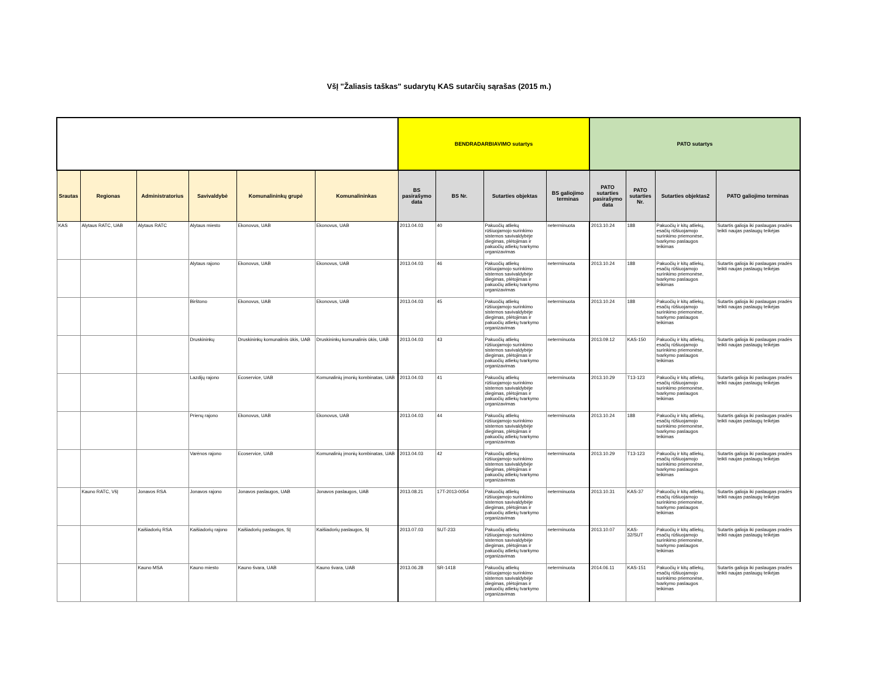VšĮ "Žaliasis taškas" sudarytų KAS sutarčių sąrašas (2015 m.)
| | | | | | | BENDRADARBIAVIMO sutartys | | | | PATO sutartys | | | |
| --- | --- | --- | --- | --- | --- | --- | --- | --- | --- | --- | --- | --- | --- |
| Srautas | Regionas | Administratorius | Savivaldybė | Komunalininkų grupė | Komunalininkas | BS pasirašymo data | BS Nr. | Sutarties objektas | BS galiojimo terminas | PATO sutarties pasirašymo data | PATO sutarties Nr. | Sutarties objektas2 | PATO galiojimo terminas |
| KAS | Alytaus RATC, UAB | Alytaus RATC | Alytaus miesto | Ekonovus, UAB | Ekonovus, UAB | 2013.04.03 | 40 | Pakuočių atliekų rūšiuojamojo surinkimo sistemos savivaldybėje diegimas, plėtojimas ir pakuočių atliekų tvarkymo organizavimas | neterminuota | 2013.10.24 | 188 | Pakuočių ir kitų atliekų, esačių rūšiuojamojo surinkimo priemonėse, tvarkymo paslaugos teikimas | Sutartis galioja iki paslaugas pradės teikti naujas paslaugų teikėjas |
| | | | Alytaus rajono | Ekonovus, UAB | Ekonovus, UAB | 2013.04.03 | 46 | Pakuočių atliekų rūšiuojamojo surinkimo sistemos savivaldybėje diegimas, plėtojimas ir pakuočių atliekų tvarkymo organizavimas | neterminuota | 2013.10.24 | 188 | Pakuočių ir kitų atliekų, esačių rūšiuojamojo surinkimo priemonėse, tvarkymo paslaugos teikimas | Sutartis galioja iki paslaugas pradės teikti naujas paslaugų teikėjas |
| | | | Birštono | Ekonovus, UAB | Ekonovus, UAB | 2013.04.03 | 45 | Pakuočių atliekų rūšiuojamojo surinkimo sistemos savivaldybėje diegimas, plėtojimas ir pakuočių atliekų tvarkymo organizavimas | neterminuota | 2013.10.24 | 188 | Pakuočių ir kitų atliekų, esačių rūšiuojamojo surinkimo priemonėse, tvarkymo paslaugos teikimas | Sutartis galioja iki paslaugas pradės teikti naujas paslaugų teikėjas |
| | | | Druskininkų | Druskininkų komunalinis ūkis, UAB | Druskininkų komunalinis ūkis, UAB | 2013.04.03 | 43 | Pakuočių atliekų rūšiuojamojo surinkimo sistemos savivaldybėje diegimas, plėtojimas ir pakuočių atliekų tvarkymo organizavimas | neterminuota | 2013.09.12 | KAS-150 | Pakuočių ir kitų atliekų, esačių rūšiuojamojo surinkimo priemonėse, tvarkymo paslaugos teikimas | Sutartis galioja iki paslaugas pradės teikti naujas paslaugų teikėjas |
| | | | Lazdijų rajono | Ecoservice, UAB | Komunalinių įmonių kombinatas, UAB | 2013.04.03 | 41 | Pakuočių atliekų rūšiuojamojo surinkimo sistemos savivaldybėje diegimas, plėtojimas ir pakuočių atliekų tvarkymo organizavimas | neterminuota | 2013.10.29 | T13-123 | Pakuočių ir kitų atliekų, esačių rūšiuojamojo surinkimo priemonėse, tvarkymo paslaugos teikimas | Sutartis galioja iki paslaugas pradės teikti naujas paslaugų teikėjas |
| | | | Prienų rajono | Ekonovus, UAB | Ekonovus, UAB | 2013.04.03 | 44 | Pakuočių atliekų rūšiuojamojo surinkimo sistemos savivaldybėje diegimas, plėtojimas ir pakuočių atliekų tvarkymo organizavimas | neterminuota | 2013.10.24 | 188 | Pakuočių ir kitų atliekų, esačių rūšiuojamojo surinkimo priemonėse, tvarkymo paslaugos teikimas | Sutartis galioja iki paslaugas pradės teikti naujas paslaugų teikėjas |
| | | | Varėnos rajono | Ecoservice, UAB | Komunalinių įmonių kombinatas, UAB | 2013.04.03 | 42 | Pakuočių atliekų rūšiuojamojo surinkimo sistemos savivaldybėje diegimas, plėtojimas ir pakuočių atliekų tvarkymo organizavimas | neterminuota | 2013.10.29 | T13-123 | Pakuočių ir kitų atliekų, esačių rūšiuojamojo surinkimo priemonėse, tvarkymo paslaugos teikimas | Sutartis galioja iki paslaugas pradės teikti naujas paslaugų teikėjas |
| | Kauno RATC, VšĮ | Jonavos RSA | Jonavos rajono | Jonavos paslaugos, UAB | Jonavos paslaugos, UAB | 2013.08.21 | 17T-2013-0054 | Pakuočių atliekų rūšiuojamojo surinkimo sistemos savivaldybėje diegimas, plėtojimas ir pakuočių atliekų tvarkymo organizavimas | neterminuota | 2013.10.31 | KAS-37 | Pakuočių ir kitų atliekų, esačių rūšiuojamojo surinkimo priemonėse, tvarkymo paslaugos teikimas | Sutartis galioja iki paslaugas pradės teikti naujas paslaugų teikėjas |
| | | Kaišiadorių RSA | Kaišiadorių rajono | Kaišiadorių paslaugos, SĮ | Kaišiadorių paslaugos, SĮ | 2013.07.03 | SUT-233 | Pakuočių atliekų rūšiuojamojo surinkimo sistemos savivaldybėje diegimas, plėtojimas ir pakuočių atliekų tvarkymo organizavimas | neterminuota | 2013.10.07 | KAS-32/SUT | Pakuočių ir kitų atliekų, esačių rūšiuojamojo surinkimo priemonėse, tvarkymo paslaugos teikimas | Sutartis galioja iki paslaugas pradės teikti naujas paslaugų teikėjas |
| | | Kauno MSA | Kauno miesto | Kauno švara, UAB | Kauno švara, UAB | 2013.06.28 | SR-1418 | Pakuočių atliekų rūšiuojamojo surinkimo sistemos savivaldybėje diegimas, plėtojimas ir pakuočių atliekų tvarkymo organizavimas | neterminuota | 2014.06.11 | KAS-151 | Pakuočių ir kitų atliekų, esačių rūšiuojamojo surinkimo priemonėse, tvarkymo paslaugos teikimas | Sutartis galioja iki paslaugas pradės teikti naujas paslaugų teikėjas |